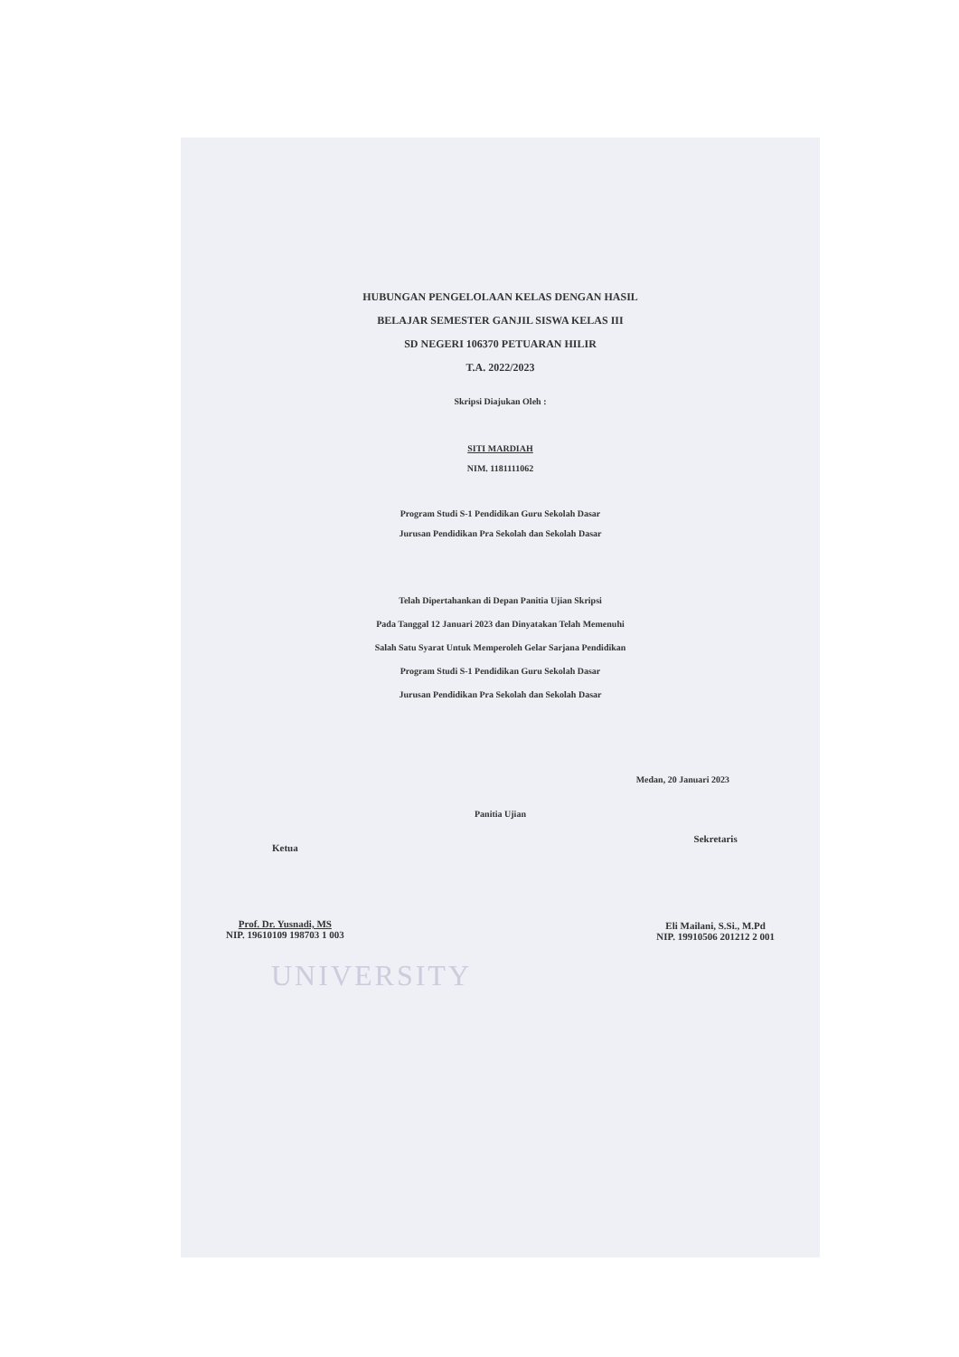HUBUNGAN PENGELOLAAN KELAS DENGAN HASIL
BELAJAR SEMESTER GANJIL SISWA KELAS III
SD NEGERI 106370 PETUARAN HILIR
T.A. 2022/2023
Skripsi Diajukan Oleh :
SITI MARDIAH
NIM. 1181111062
Program Studi S-1 Pendidikan Guru Sekolah Dasar
Jurusan Pendidikan Pra Sekolah dan Sekolah Dasar
Telah Dipertahankan di Depan Panitia Ujian Skripsi
Pada Tanggal 12 Januari 2023 dan Dinyatakan Telah Memenuhi
Salah Satu Syarat Untuk Memperoleh Gelar Sarjana Pendidikan
Program Studi S-1 Pendidikan Guru Sekolah Dasar
Jurusan Pendidikan Pra Sekolah dan Sekolah Dasar
Medan, 20 Januari 2023
Panitia Ujian
Ketua
Prof. Dr. Yusnadi, MS
NIP. 19610109 198703 1 003
Sekretaris
Eli Mailani, S.Si., M.Pd
NIP. 19910506 201212 2 001
UNIVERSITY